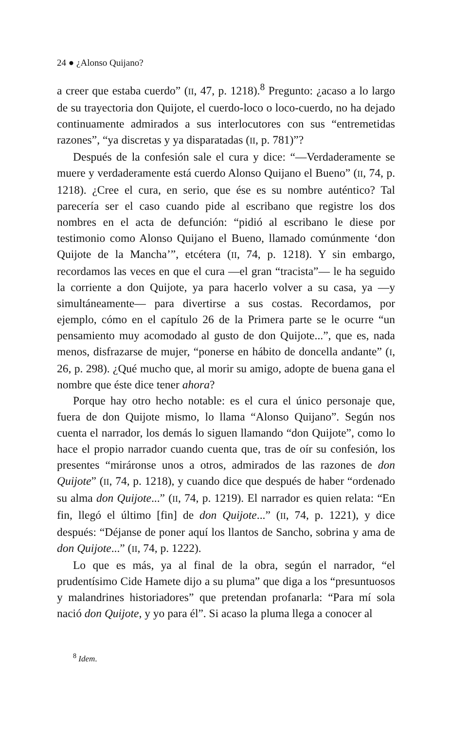24 ● ¿Alonso Quijano?
a creer que estaba cuerdo” (II, 47, p. 1218).<sup>8</sup> Pregunto: ¿acaso a lo largo de su trayectoria don Quijote, el cuerdo-loco o loco-cuerdo, no ha dejado continuamente admirados a sus interlocutores con sus “entremetidas razones”, “ya discretas y ya disparatadas (II, p. 781)”?
Después de la confesión sale el cura y dice: “—Verdaderamente se muere y verdaderamente está cuerdo Alonso Quijano el Bueno” (II, 74, p. 1218). ¿Cree el cura, en serio, que ése es su nombre auténtico? Tal parecería ser el caso cuando pide al escribano que registre los dos nombres en el acta de defunción: “pidió al escribano le diese por testimonio como Alonso Quijano el Bueno, llamado comúnmente ‘don Quijote de la Mancha’”, etcétera (II, 74, p. 1218). Y sin embargo, recordamos las veces en que el cura —el gran “tracista”— le ha seguido la corriente a don Quijote, ya para hacerlo volver a su casa, ya —y simultáneamente— para divertirse a sus costas. Recordamos, por ejemplo, cómo en el capítulo 26 de la Primera parte se le ocurre “un pensamiento muy acomodado al gusto de don Quijote...”, que es, nada menos, disfrazarse de mujer, “ponerse en hábito de doncella andante” (I, 26, p. 298). ¿Qué mucho que, al morir su amigo, adopte de buena gana el nombre que éste dice tener ahora?
Porque hay otro hecho notable: es el cura el único personaje que, fuera de don Quijote mismo, lo llama “Alonso Quijano”. Según nos cuenta el narrador, los demás lo siguen llamando “don Quijote”, como lo hace el propio narrador cuando cuenta que, tras de oír su confesión, los presentes “miráronse unos a otros, admirados de las razones de don Quijote” (II, 74, p. 1218), y cuando dice que después de haber “ordenado su alma don Quijote...” (II, 74, p. 1219). El narrador es quien relata: “En fin, llegó el último [fin] de don Quijote...” (II, 74, p. 1221), y dice después: “Déjanse de poner aquí los llantos de Sancho, sobrina y ama de don Quijote...” (II, 74, p. 1222).
Lo que es más, ya al final de la obra, según el narrador, “el prudentísimo Cide Hamete dijo a su pluma” que diga a los “presuntuosos y malandrines historiadores” que pretendan profanarla: “Para mí sola nació don Quijote, y yo para él”. Si acaso la pluma llega a conocer al
<sup>8</sup> Idem.